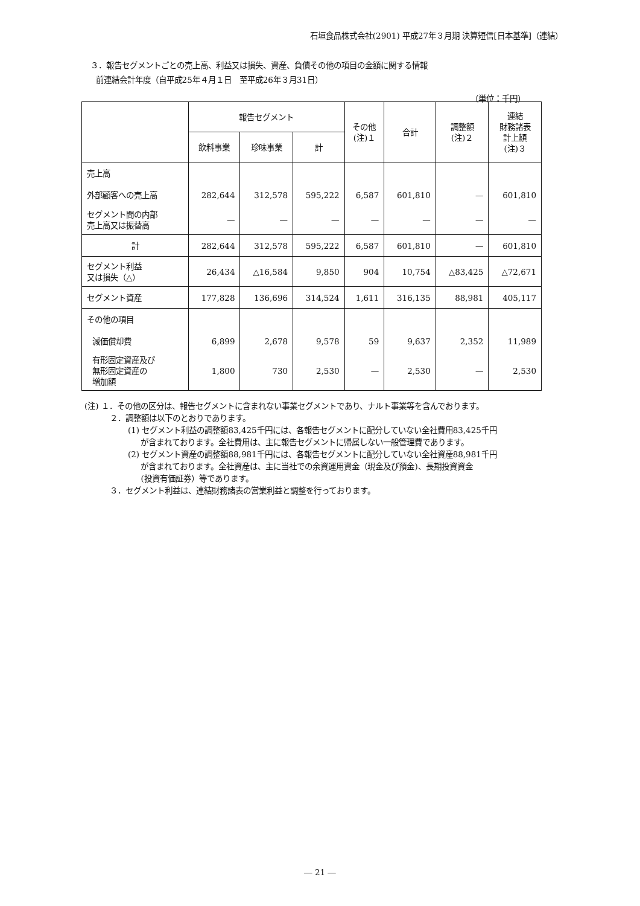石垣食品株式会社(2901) 平成27年３月期 決算短信[日本基準]（連結）
３．報告セグメントごとの売上高、利益又は損失、資産、負債その他の項目の金額に関する情報
前連結会計年度（自平成25年４月１日　至平成26年３月31日）
（単位：千円）
| | 報告セグメント | | | その他 (注)１ | 合計 | 調整額 (注)２ | 連結 財務諸表 計上額 (注)３ |
| --- | --- | --- | --- | --- | --- | --- | --- |
| | 飲料事業 | 珍味事業 | 計 | | | | |
| 売上高 | | | | | | | |
| 外部顧客への売上高 | 282,644 | 312,578 | 595,222 | 6,587 | 601,810 | — | 601,810 |
| セグメント間の内部 売上高又は振替高 | — | — | — | — | — | — | — |
| 計 | 282,644 | 312,578 | 595,222 | 6,587 | 601,810 | — | 601,810 |
| セグメント利益 又は損失（△） | 26,434 | △16,584 | 9,850 | 904 | 10,754 | △83,425 | △72,671 |
| セグメント資産 | 177,828 | 136,696 | 314,524 | 1,611 | 316,135 | 88,981 | 405,117 |
| その他の項目 | | | | | | | |
| 減価償却費 | 6,899 | 2,678 | 9,578 | 59 | 9,637 | 2,352 | 11,989 |
| 有形固定資産及び 無形固定資産の 増加額 | 1,800 | 730 | 2,530 | — | 2,530 | — | 2,530 |
(注) １．その他の区分は、報告セグメントに含まれない事業セグメントであり、ナルト事業等を含んでおります。
２．調整額は以下のとおりであります。
(1) セグメント利益の調整額83,425千円には、各報告セグメントに配分していない全社費用83,425千円
が含まれております。全社費用は、主に報告セグメントに帰属しない一般管理費であります。
(2) セグメント資産の調整額88,981千円には、各報告セグメントに配分していない全社資産88,981千円
が含まれております。全社資産は、主に当社での余資運用資金（現金及び預金)、長期投資資金
(投資有価証券）等であります。
３．セグメント利益は、連結財務諸表の営業利益と調整を行っております。
― 21 ―